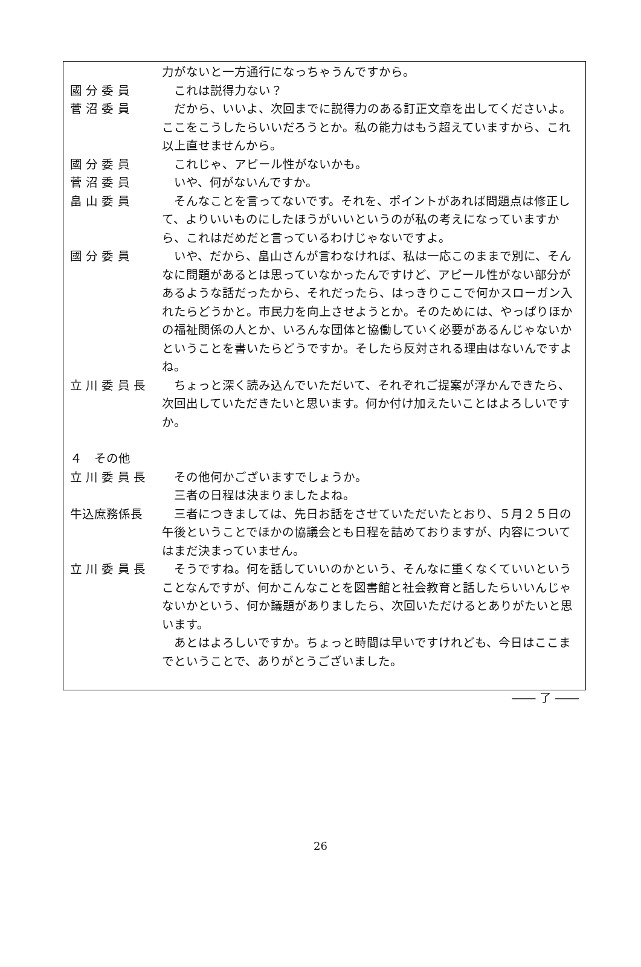力がないと一方通行になっちゃうんですから。
國 分 委 員 　これは説得力ない？
菅 沼 委 員 　だから、いいよ、次回までに説得力のある訂正文章を出してくださいよ。ここをこうしたらいいだろうとか。私の能力はもう超えていますから、これ以上直せませんから。
國 分 委 員 　これじゃ、アピール性がないかも。
菅 沼 委 員 　いや、何がないんですか。
畠 山 委 員 　そんなことを言ってないです。それを、ポイントがあれば問題点は修正して、よりいいものにしたほうがいいというのが私の考えになっていますから、これはだめだと言っているわけじゃないですよ。
國 分 委 員 　いや、だから、畠山さんが言わなければ、私は一応このままで別に、そんなに問題があるとは思っていなかったんですけど、アピール性がない部分があるような話だったから、それだったら、はっきりここで何かスローガン入れたらどうかと。市民力を向上させようとか。そのためには、やっぱりほかの福祉関係の人とか、いろんな団体と協働していく必要があるんじゃないかということを書いたらどうですか。そしたら反対される理由はないんですよね。
立 川 委 員 長 　ちょっと深く読み込んでいただいて、それぞれご提案が浮かんできたら、次回出していただきたいと思います。何か付け加えたいことはよろしいですか。
４　その他
立 川 委 員 長 　その他何かございますでしょうか。
　三者の日程は決まりましたよね。
牛込庶務係長 　三者につきましては、先日お話をさせていただいたとおり、５月２５日の午後ということでほかの協議会とも日程を詰めておりますが、内容についてはまだ決まっていません。
立 川 委 員 長 　そうですね。何を話していいのかという、そんなに重くなくていいということなんですが、何かこんなことを図書館と社会教育と話したらいいんじゃないかという、何か議題がありましたら、次回いただけるとありがたいと思います。
　あとはよろしいですか。ちょっと時間は早いですけれども、今日はここまでということで、ありがとうございました。
―― 了 ――
26